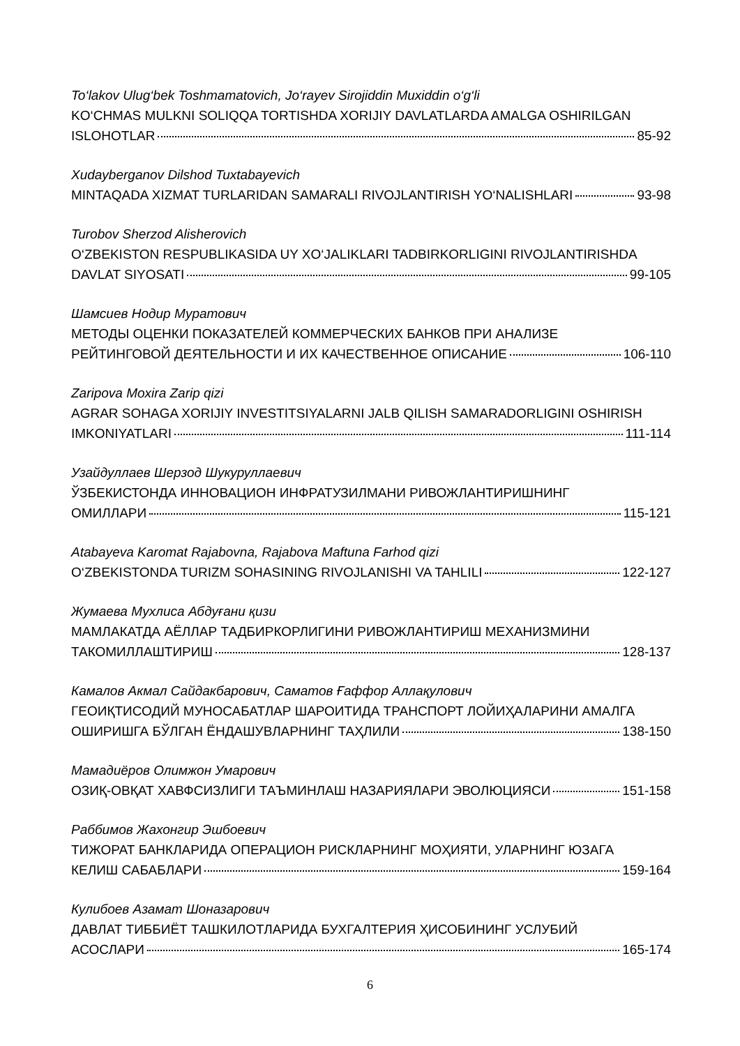To‘lakov Ulug‘bek Toshmamatovich, Jo‘rayev Sirojiddin Muxiddin o‘g‘li
KO‘CHMAS MULKNI SOLIQQA TORTISHDA XORIJIY DAVLATLARDA AMALGA OSHIRILGAN
ISLOHOTLAR 85-92
Xudayberganov Dilshod Tuxtabayevich
MINTAQADA XIZMAT TURLARIDAN SAMARALI RIVOJLANTIRISH YO‘NALISHLARI 93-98
Turobov Sherzod Alisherovich
O‘ZBEKISTON RESPUBLIKASIDA UY XO‘JALIKLARI TADBIRKORLIGINI RIVOJLANTIRISHDA
DAVLAT SIYOSATI 99-105
Шамсиев Нодир Муратович
МЕТОДЫ ОЦЕНКИ ПОКАЗАТЕЛЕЙ КОММЕРЧЕСКИХ БАНКОВ ПРИ АНАЛИЗЕ
РЕЙТИНГОВОЙ ДЕЯТЕЛЬНОСТИ И ИХ КАЧЕСТВЕННОЕ ОПИСАНИЕ 106-110
Zaripova Moxira Zarip qizi
AGRAR SOHAGA XORIJIY INVESTITSIYALARNI JALB QILISH SAMARADORLIGINI OSHIRISH
IMKONIYATLARI 111-114
Узайдуллаев Шерзод Шукуруллаевич
ЎЗБЕКИСТОНДА ИННОВАЦИОН ИНФРАТУЗИЛМАНИ РИВОЖЛАНТИРИШНИНГ
ОМИЛЛАРИ 115-121
Atabayeva Karomat Rajabovna, Rajabova Maftuna Farhod qizi
O‘ZBEKISTONDA TURIZM SOHASINING RIVOJLANISHI VA TAHLILI 122-127
Жумаева Мухлиса Абдуғани қизи
МАМЛАКАТДА АЁЛЛАР ТАДБИРКОРЛИГИНИ РИВОЖЛАНТИРИШ МЕХАНИЗМИНИ
ТАКОМИЛЛАШТИРИШ 128-137
Камалов Акмал Сайдакбарович, Саматов Ғаффор Аллақулович
ГЕОИҚТИСОДИЙ МУНОСАБАТЛАР ШАРОИТИДА ТРАНСПОРТ ЛОЙИҲАЛАРИНИ АМАЛГА
ОШИРИШГА БЎЛГАН ЁНДАШУВЛАРНИНГ ТАҲЛИЛИ 138-150
Мамадиёров Олимжон Умарович
ОЗИҚ-ОВҚАТ ХАВФСИЗЛИГИ ТАЪМИНЛАШ НАЗАРИЯЛАРИ ЭВОЛЮЦИЯСИ 151-158
Раббимов Жахонгир Эшбоевич
ТИЖОРАТ БАНКЛАРИДА ОПЕРАЦИОН РИСКЛАРНИНГ МОҲИЯТИ, УЛАРНИНГ ЮЗАГА
КЕЛИШ САБАБЛАРИ 159-164
Кулибоев Азамат Шоназарович
ДАВЛАТ ТИББИЁТ ТАШКИЛОТЛАРИДА БУХГАЛТЕРИЯ ҲИСОБИНИНГ УСЛУБИЙ
АСОСЛАРИ 165-174
6